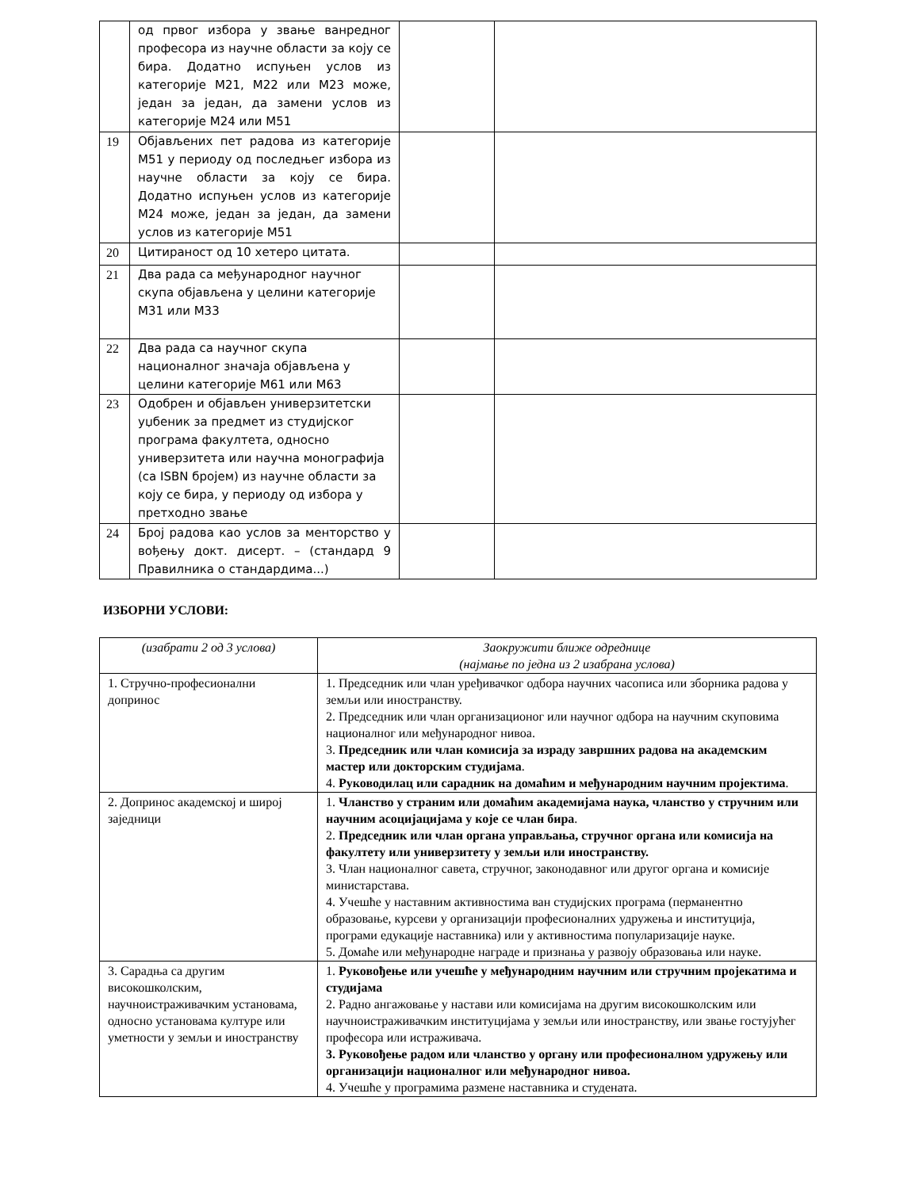| | од првог избора у звање ванредног професора из научне области за коју се бира. Додатно испуњен услов из категорије М21, М22 или М23 може, један за један, да замени услов из категорије М24 или М51 | | |
| 19 | Објављених пет радова из категорије М51 у периоду од последњег избора из научне области за коју се бира. Додатно испуњен услов из категорије М24 може, један за један, да замени услов из категорије М51 | | |
| 20 | Цитираност од 10 хетеро цитата. | | |
| 21 | Два рада са међународног научног скупа објављена у целини категорије М31 или М33 | | |
| 22 | Два рада са научног скупа националног значаја објављена у целини категорије М61 или М63 | | |
| 23 | Одобрен и објављен универзитетски уџбеник за предмет из студијског програма факултета, односно универзитета или научна монографија (са ISBN бројем) из научне области за коју се бира, у периоду од избора у претходно звање | | |
| 24 | Број радова као услов за менторство у вођењу докт. дисерт. – (стандард 9 Правилника о стандардима...) | | |
ИЗБОРНИ УСЛОВИ:
| (изабрати 2 од 3 услова) | Заокружити ближе одреднице (најмање по једна из 2 изабрана услова) |
| --- | --- |
| 1. Стручно-професионални допринос | 1. Председник или члан уређивачког одбора научних часописа или зборника радова у земљи или иностранству. 2. Председник или члан организационог или научног одбора на научним скуповима националног или међународног нивоа. 3. Председник или члан комисија за израду завршних радова на академским мастер или докторским студијама . 4. Руководилац или сарадник на домаћим и међународним научним пројектима . |
| 2. Допринос академској и широј заједници | 1. Чланство у страним или домаћим академијама наука, чланство у стручним или научним асоцијацијама у које се члан бира . 2. Председник или члан органа управљања, стручног органа или комисија на факултету или универзитету у земљи или иностранству. 3. Члан националног савета, стручног, законодавног или другог органа и комисије министарстава. 4. Учешће у наставним активностима ван студијских програма (перманентно образовање, курсеви у организацији професионалних удружења и институција, програми едукације наставника) или у активностима популаризације науке. 5. Домаће или међународне награде и признања у развоју образовања или науке. |
| 3. Сарадња са другим високошколским, научноистраживачким установама, односно установама културе или уметности у земљи и иностранству | 1. Руковођење или учешће у међународним научним или стручним пројекатима и студијама 2. Радно ангажовање у настави или комисијама на другим високошколским или научноистраживачким институцијама у земљи или иностранству, или звање гостујућег професора или истраживача. 3. Руковођење радом или чланство у органу или професионалном удружењу или организацији националног или међународног нивоа. 4. Учешће у програмима размене наставника и студената. |